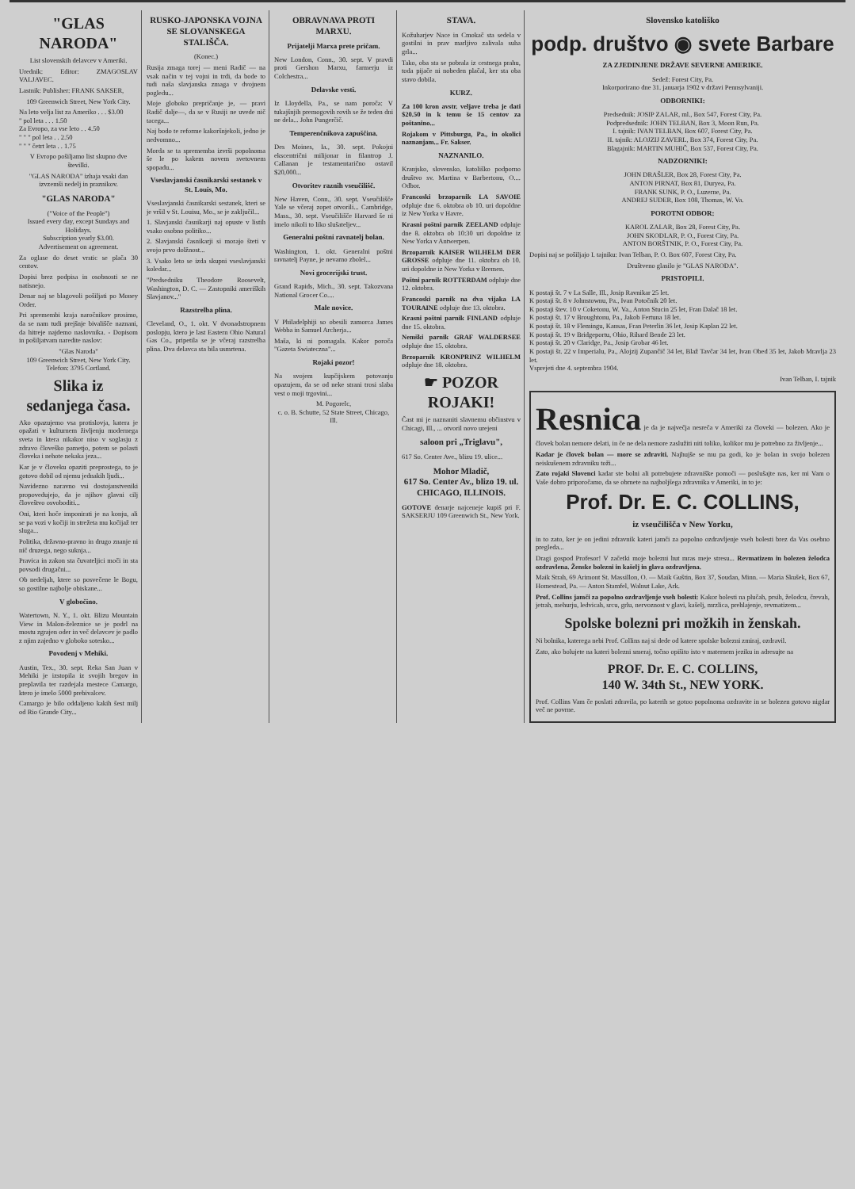"GLAS NARODA"
List slovenskih delavcev v Ameriki.
Urednik: Editor: ZMAGOSLAV VALJAVEC.
Lastnik: Publisher: FRANK SAKSER,
109 Greenwich Street, New York City.
Na leto velja list za Ameriko . . . $3.00
" pol leta . . . 1.50
Za Evropo, za vse leto . . 4.50
" " " pol leta . . 2.50
" " " četrt leta . . 1.75
V Evropo pošiljamo list skupno dve številki.
"GLAS NARODA" izhaja vsaki dan izvzemši nedelj in praznikov.
"GLAS NARODA"
("Voice of the People")
Issued every day, except Sundays and Holidays.
Subscription yearly $3.00.
Advertisement on agreement.
Za oglase do deset vrstic se plača 30 centov.
Dopisi brez podpisa in osobnosti se ne natisnejo.
Denar naj se blagovoli pošiljati po Money Order.
Pri spremembi kraja naročnikov prosimo, da se nam tudi prejšnje bivališče naznani, da hitreje najdemo naslovnika. - Dopisom in pošiljatvam naredite naslov:
"Glas Naroda"
109 Greenwich Street, New York City.
Telefon: 3795 Cortland.
Slika iz sedanjega časa.
Ako opazujemo vsa protislovja, katera je opažati v kulturnem življenju modernega sveta in ktera nikakor niso v soglasju z zdravo človeško pametjo, potem se polasti človeka i nehote nekaka jeza...
Kar je v človeku opaziti preprostega, to je gotovo dobil od njemu jednakih ljudi...
Navidezno naravno vsi dostojanstveniki propovedujejo, da je njihov glavni cilj človeštvo osvoboditi...
Oni, kteri hoče imponirati je na konju, ali se pa vozi v kočiji in strežeta mu kočijaž ter sluga...
Politika, državno-pravno in drugo znanje ni nič druzega, nego suknja...
Pravica in zakon sta čuvateljici moči in sta povsodi drugačni...
Ob nedeljah, ktere so posvečene le Bogu, so gostilne najbolje obiskane...
V globočino.
Watertown, N. Y., 1. okt. Blizu Mountain View in Malon-železnice se je podrl na mostu zgrajen oder in več delavcev je padlo z njim zajedno v globoko sotesko...
Povodenj v Mehiki.
Austin, Tex., 30. sept. Reka San Juan v Mehiki je izstopila iz svojih bregov in preplavila ter razdejala mestece Camargo, ktero je imelo 5000 prebivalcev.
Camargo je bilo oddaljeno kakih šest milj od Rio Grande City...
RUSKO-JAPONSKA VOJNA SE SLOVANSKEGA STALIŠČA.
(Konec.)
Rusija zmaga torej — meni Radič — na vsak način v tej vojni in trdi, da bode to tudi naša slavjanska zmaga v dvojnem pogledu...
Moje globoko prepričanje je, — pravi Radič dalje—, da se v Rusiji ne uvede nič tacega...
Naj bodo te reforme kakoršnjekoli, jedno je nedvomno...
Morda se ta sprememba izvrši popolnoma še le po kakem novem svetovnem spopadu...
Vseslavjanski časnikarski sestanek v St. Louis, Mo.
Vseslavjanski časnikarski sestanek, kteri se je vršil v St. Louisu, Mo., se je zaključil...
1. Slavjanski časnikarji naj opuste v listih vsako osobno politiko...
2. Slavjanski časnikarji si morajo šteti v svojo prvo dolžnost...
3. Vsako leto se izda skupni vseslavjanski koledar...
"Predsedniku Theodore Roosevelt, Washington, D. C. — Zastopniki ameriških Slavjanov..."
Razstrelba plina.
Cleveland, O., 1. okt. V dvonadstropnem poslopju, ktero je last Eastern Ohio Natural Gas Co., pripetila se je včeraj razstrelba plina. Dva delavca sta bila usmrtena.
OBRAVNAVA PROTI MARXU.
Prijatelji Marxa prete pričam.
New London, Conn., 30. sept. V pravdi proti Gershon Marxu, farmerju iz Colchestra...
Delavske vesti.
Iz Lloydella, Pa., se nam poroča: V tukajšnjih premogovih rovih se že teden dni ne dela... John Pungerčič.
Temperenčnikova zapuščina.
Des Moines, Ia., 30. sept. Pokojni ekscentrični milijonar in filantrop J. Callanan je testamentarično ostavil $20,000...
Otvoritev raznih vseučilišč.
New Haven, Conn., 30. sept. Vseučilišče Yale se včeraj zopet otvorili... Cambridge, Mass., 30. sept. Vseučilišče Harvard še ni imelo nikoli to liko slušateljev...
Generalni poštni ravnatelj bolan.
Washington, 1. okt. Generalni poštni ravnatelj Payne, je nevarno zbolel...
Novi grocerijski trust.
Grand Rapids, Mich., 30. sept. Takozvana National Grocer Co....
Male novice.
V Philadelphiji so obesili zamorca James Webba in Samuel Archerja...
Maša, ki ni pomagala. Kakor poroča "Gazeta Swiateczna"...
Rojaki pozor!
Na svojem kupčijskem potovanju opazujem, da se od neke strani trosi slaba vest o moji trgovini...
M. Pogorelc,
c. o. B. Schutte, 52 State Street, Chicago, Ill.
STAVA.
Kožuharjev Nace in Cmokač sta sedela v gostilni in prav marljivo zalivala suha grla...
Tako, oba sta se pobrala iz cestnega prahu, toda pijače ni nobeden plačal, ker sta oba stavo dobila.
KURZ.
Za 100 kron avstr. veljave treba je dati $20.50 in k temu še 15 centov za poštanino...
Rojakom v Pittsburgu, Pa., in okolici naznanjam... Fr. Sakser.
NAZNANILO.
Kranjsko, slovensko, katoliško podporno društvo sv. Martina v Barbertonu, O.... Odbor.
Francoski brzoparnik LA SAVOIE odpluje dne 6. oktobra ob 10. uri dopoldne iz New Yorka v Havre.
Krasni poštni parnik ZEELAND odpluje dne 8. oktobra ob 10:30 uri dopoldne iz New Yorka v Antwerpen.
Brzoparnik KAISER WILHELM DER GROSSE odpluje dne 11. oktobra ob 10. uri dopoldne iz New Yorka v Bremen.
Poštni parnik ROTTERDAM odpluje dne 12. oktobra.
Francoski parnik na dva vijaka LA TOURAINE odpluje dne 13. oktobra.
Krasni poštni parnik FINLAND odpluje dne 15. oktobra.
Nemški parnik GRAF WALDERSEE odpluje dne 15. oktobra.
Brzoparnik KRONPRINZ WILHELM odpluje dne 18. oktobra.
☛ POZOR ROJAKI!
Čast mi je naznaniti slavnemu občinstvu v Chicagi, Ill., ... otvoril novo urejeni
saloon pri „Triglavu",
617 So. Center Ave., blizu 19. ulice...
Mohor Mladič,
617 So. Center Av., blizo 19. ul. CHICAGO, ILLINOIS.
GOTOVE denarje najceneje kupiš pri F. SAKSERJU 109 Greenwich St., New York.
Slovensko katoliško
podp. društvo ◉ svete Barbare
ZA ZJEDINJENE DRŽAVE SEVERNE AMERIKE.
Sedež: Forest City, Pa.
Inkorporirano dne 31. januarja 1902 v državi Pennsylvaniji.
ODBORNIKI:
Predsednik: JOSIP ZALAR, ml., Box 547, Forest City, Pa.
Podpredsednik: JOHN TELBAN, Box 3, Moon Run, Pa.
I. tajnik: IVAN TELBAN, Box 607, Forest City, Pa.
II. tajnik: ALOJZIJ ZAVERL, Box 374, Forest City, Pa.
Blagajnik: MARTIN MUHIČ, Box 537, Forest City, Pa.
NADZORNIKI:
JOHN DRAŠLER, Box 28, Forest City, Pa.
ANTON PIRNAT, Box 81, Duryea, Pa.
FRANK SUNK, P. O., Luzerne, Pa.
ANDREJ SUDER, Box 108, Thomas, W. Va.
POROTNI ODBOR:
KAROL ZALAR, Box 28, Forest City, Pa.
JOHN SKODLAR, P. O., Forest City, Pa.
ANTON BORŠTNIK, P. O., Forest City, Pa.
Dopisi naj se pošiljajo I. tajniku: Ivan Telban, P. O. Box 607, Forest City, Pa.
Društveno glasilo je "GLAS NARODA".
PRISTOPILI.
K postaji št. 7 v La Salle, Ill., Josip Ravnikar 25 let.
K postaji št. 8 v Johnstownu, Pa., Ivan Potočnik 20 let.
K postaji štev. 10 v Coketonu, W. Va., Anton Stucin 25 let, Fran Dalač 18 let.
K postaji št. 17 v Broughtonu, Pa., Jakob Fertuna 18 let.
K postaji št. 18 v Flemingu, Kansas, Fran Peterlin 36 let, Josip Kaplan 22 let.
K postaji št. 19 v Bridgeportu, Ohio, Rihard Bende 23 let.
K postaji št. 20 v Claridge, Pa., Josip Grobar 46 let.
K postaji št. 22 v Imperialu, Pa., Alojzij Zupančič 34 let, Blaž Tavčar 34 let, Ivan Obed 35 let, Jakob Mravlja 23 let.
Vsprejeti dne 4. septembra 1904.
Ivan Telban, I. tajnik
Resnica je da je največja nesreča v Ameriki za človeki — bolezen. Ako je človek bolan nemore delati, in če ne dela nemore zaslužiti niti toliko, kolikor mu je potrebno za življenje...
Kadar je človek bolan — more se zdraviti. Najhujše se mu pa godi, ko je bolan in svojo bolezen neiskušenem zdravniku toži...
Zato rojaki Slovenci kadar ste bolni ali potrebujete zdravniške pomoči — poslušajte nas, ker mi Vam o Vaše dobro priporočamo, da se obrnete na najboljšega zdravnika v Ameriki, in to je:
Prof. Dr. E. C. COLLINS,
iz vseučilišča v New Yorku,
in to zato, ker je on jedini zdravnik kateri jamči za popolno ozdravljenje vseh bolesti brez da Vas osebno pregleda...
Dragi gospod Profesor! V začetki moje bolezni hut mras meje stresu... Revmatizem in bolezen želodca ozdravlena. Ženske bolezni in kašelj in glava ozdravljena.
Maik Strah, 69 Arimont St. Massillon, O. — Maik Guštin, Box 37, Soudan, Minn. — Maria Skušek, Box 67, Homestead, Pa. — Anton Stamfel, Walnut Lake, Ark.
Prof. Collins jamči za popolno ozdravljenje vseh bolesti: Kakor bolesti na plučah, prsih, želodcu, črevah, jetrah, mehurju, ledvicah, srcu, grlu, nervoznost v glavi, kašelj, mrzlica, prehlajenje, revmatizem...
Spolske bolezni pri možkih in ženskah.
Ni bolnika, katerega nebi Prof. Collins naj si dede od katere spolske bolezni zmiraj, ozdravil.
Zato, ako bolujete na kateri bolezni smeraj, točno opišito isto v maternem jeziku in adresujte na
PROF. Dr. E. C. COLLINS,
140 W. 34th St., NEW YORK.
Prof. Collins Vam če poslati zdravila, po katerih se gotoo popolnoma ozdravite in se bolezen gotovo nigdar več ne povrne.